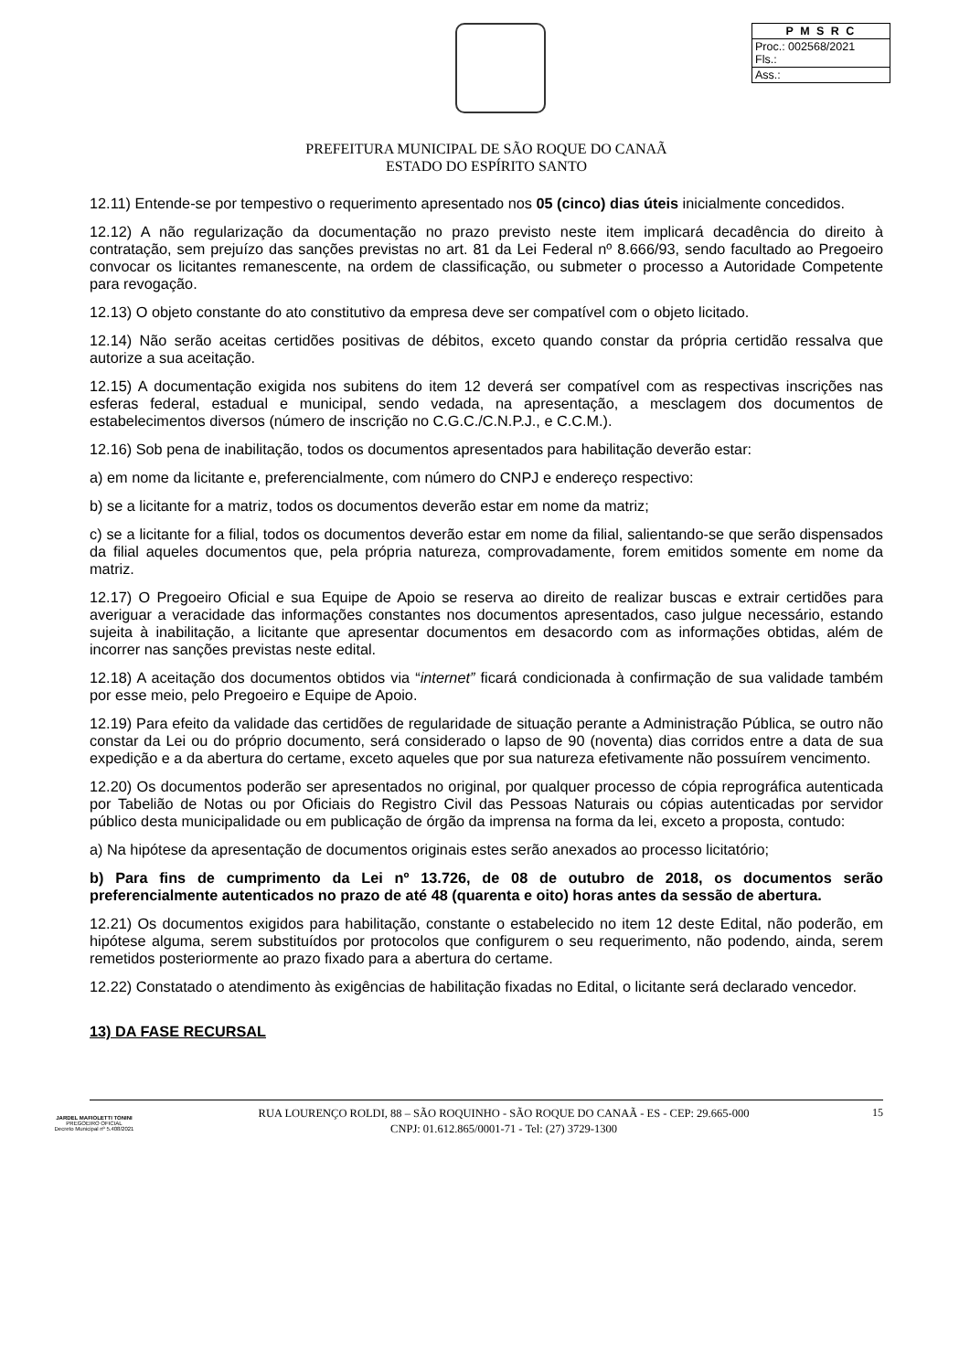| P M S R C |
| --- |
| Proc.: 002568/2021 Fls.: |
| Ass.: |
PREFEITURA MUNICIPAL DE SÃO ROQUE DO CANAÃ
ESTADO DO ESPÍRITO SANTO
12.11) Entende-se por tempestivo o requerimento apresentado nos 05 (cinco) dias úteis inicialmente concedidos.
12.12) A não regularização da documentação no prazo previsto neste item implicará decadência do direito à contratação, sem prejuízo das sanções previstas no art. 81 da Lei Federal nº 8.666/93, sendo facultado ao Pregoeiro convocar os licitantes remanescente, na ordem de classificação, ou submeter o processo a Autoridade Competente para revogação.
12.13) O objeto constante do ato constitutivo da empresa deve ser compatível com o objeto licitado.
12.14) Não serão aceitas certidões positivas de débitos, exceto quando constar da própria certidão ressalva que autorize a sua aceitação.
12.15) A documentação exigida nos subitens do item 12 deverá ser compatível com as respectivas inscrições nas esferas federal, estadual e municipal, sendo vedada, na apresentação, a mesclagem dos documentos de estabelecimentos diversos (número de inscrição no C.G.C./C.N.P.J., e C.C.M.).
12.16) Sob pena de inabilitação, todos os documentos apresentados para habilitação deverão estar:
a) em nome da licitante e, preferencialmente, com número do CNPJ e endereço respectivo:
b) se a licitante for a matriz, todos os documentos deverão estar em nome da matriz;
c) se a licitante for a filial, todos os documentos deverão estar em nome da filial, salientando-se que serão dispensados da filial aqueles documentos que, pela própria natureza, comprovadamente, forem emitidos somente em nome da matriz.
12.17) O Pregoeiro Oficial e sua Equipe de Apoio se reserva ao direito de realizar buscas e extrair certidões para averiguar a veracidade das informações constantes nos documentos apresentados, caso julgue necessário, estando sujeita à inabilitação, a licitante que apresentar documentos em desacordo com as informações obtidas, além de incorrer nas sanções previstas neste edital.
12.18) A aceitação dos documentos obtidos via “internet” ficará condicionada à confirmação de sua validade também por esse meio, pelo Pregoeiro e Equipe de Apoio.
12.19) Para efeito da validade das certidões de regularidade de situação perante a Administração Pública, se outro não constar da Lei ou do próprio documento, será considerado o lapso de 90 (noventa) dias corridos entre a data de sua expedição e a da abertura do certame, exceto aqueles que por sua natureza efetivamente não possuírem vencimento.
12.20) Os documentos poderão ser apresentados no original, por qualquer processo de cópia reprográfica autenticada por Tabelião de Notas ou por Oficiais do Registro Civil das Pessoas Naturais ou cópias autenticadas por servidor público desta municipalidade ou em publicação de órgão da imprensa na forma da lei, exceto a proposta, contudo:
a) Na hipótese da apresentação de documentos originais estes serão anexados ao processo licitatório;
b) Para fins de cumprimento da Lei nº 13.726, de 08 de outubro de 2018, os documentos serão preferencialmente autenticados no prazo de até 48 (quarenta e oito) horas antes da sessão de abertura.
12.21) Os documentos exigidos para habilitação, constante o estabelecido no item 12 deste Edital, não poderão, em hipótese alguma, serem substituídos por protocolos que configurem o seu requerimento, não podendo, ainda, serem remetidos posteriormente ao prazo fixado para a abertura do certame.
12.22) Constatado o atendimento às exigências de habilitação fixadas no Edital, o licitante será declarado vencedor.
13) DA FASE RECURSAL
JARDEL MAFIOLETTI TONINI
PREGOEIRO OFICIAL
Decreto Municipal nº 5.408/2021
RUA LOURENÇO ROLDI, 88 – SÃO ROQUINHO - SÃO ROQUE DO CANAÃ - ES - CEP: 29.665-000
CNPJ: 01.612.865/0001-71 - Tel: (27) 3729-1300
15